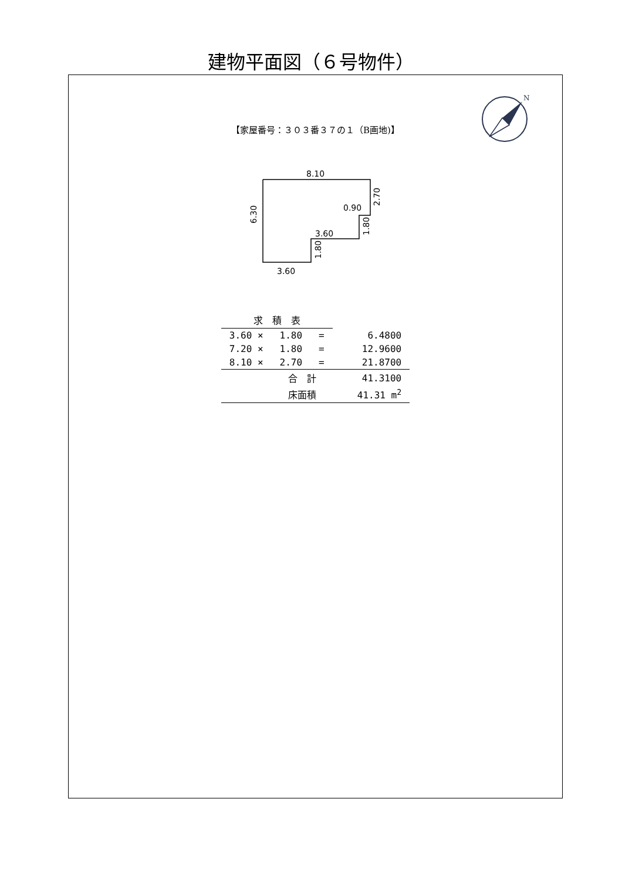建物平面図（６号物件）
N
【家屋番号：３０３番３７の１（B画地)】
8.10
0.90
3.60
3.60
6.30
2.70
1.80
1.80
| 求 積 表 | | | | |
| 3.60 × | 1.80 | = | | 6.4800 |
| 7.20 × | 1.80 | = | | 12.9600 |
| 8.10 × | 2.70 | = | | 21.8700 |
| | 合 計 | | | 41.3100 |
| | 床面積 | | | 41.31 m<sup>2</sup> |